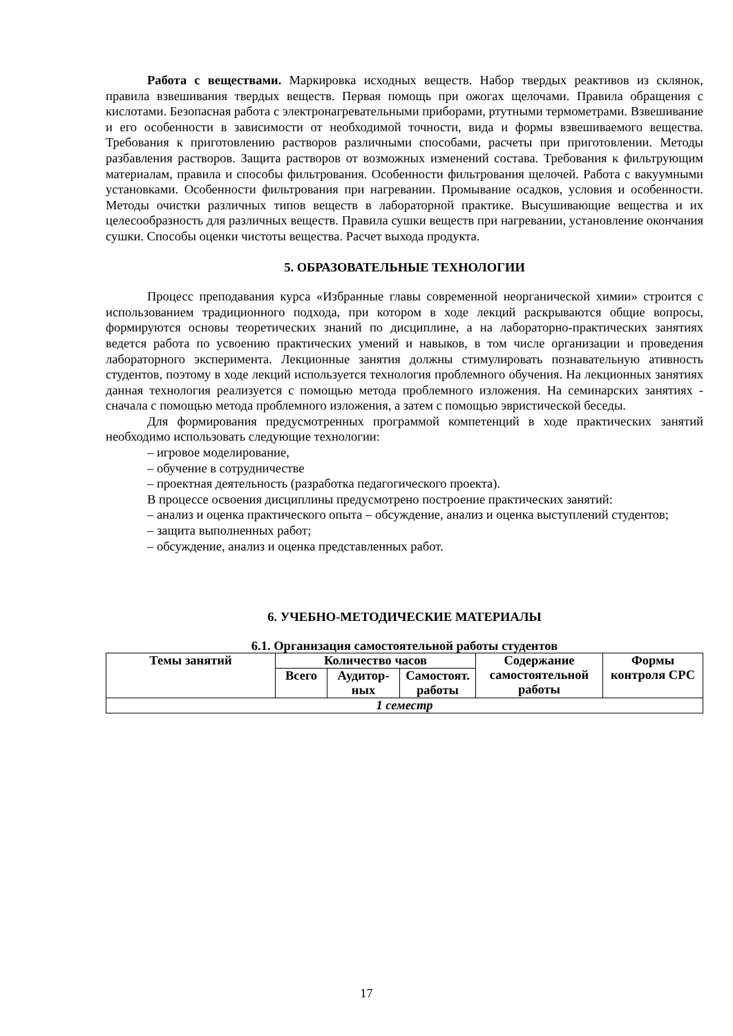Работа с веществами. Маркировка исходных веществ. Набор твердых реактивов из склянок, правила взвешивания твердых веществ. Первая помощь при ожогах щелочами. Правила обращения с кислотами. Безопасная работа с электронагревательными приборами, ртутными термометрами. Взвешивание и его особенности в зависимости от необходимой точности, вида и формы взвешиваемого вещества. Требования к приготовлению растворов различными способами, расчеты при приготовлении. Методы разбавления растворов. Защита растворов от возможных изменений состава. Требования к фильтрующим материалам, правила и способы фильтрования. Особенности фильтрования щелочей. Работа с вакуумными установками. Особенности фильтрования при нагревании. Промывание осадков, условия и особенности. Методы очистки различных типов веществ в лабораторной практике. Высушивающие вещества и их целесообразность для различных веществ. Правила сушки веществ при нагревании, установление окончания сушки. Способы оценки чистоты вещества. Расчет выхода продукта.
5. ОБРАЗОВАТЕЛЬНЫЕ ТЕХНОЛОГИИ
Процесс преподавания курса «Избранные главы современной неорганической химии» строится с использованием традиционного подхода, при котором в ходе лекций раскрываются общие вопросы, формируются основы теоретических знаний по дисциплине, а на лабораторно-практических занятиях ведется работа по усвоению практических умений и навыков, в том числе организации и проведения лабораторного эксперимента. Лекционные занятия должны стимулировать познавательную ативность студентов, поэтому в ходе лекций используется технология проблемного обучения. На лекционных занятиях данная технология реализуется с помощью метода проблемного изложения. На семинарских занятиях - сначала с помощью метода проблемного изложения, а затем с помощью эвристической беседы.
Для формирования предусмотренных программой компетенций в ходе практических занятий необходимо использовать следующие технологии:
– игровое моделирование,
– обучение в сотрудничестве
– проектная деятельность (разработка педагогического проекта).
В процессе освоения дисциплины предусмотрено построение практических занятий:
– анализ и оценка практического опыта – обсуждение, анализ и оценка выступлений студентов;
– защита выполненных работ;
– обсуждение, анализ и оценка представленных работ.
6. УЧЕБНО-МЕТОДИЧЕСКИЕ МАТЕРИАЛЫ
6.1. Организация самостоятельной работы студентов
| Темы занятий | Количество часов | | | Содержание самостоятельной работы | Формы контроля СРС |
| --- | --- | --- | --- | --- | --- |
| | Всего | Аудитор-ных | Самостоят. работы | | |
| 1 семестр | | | | | |
17